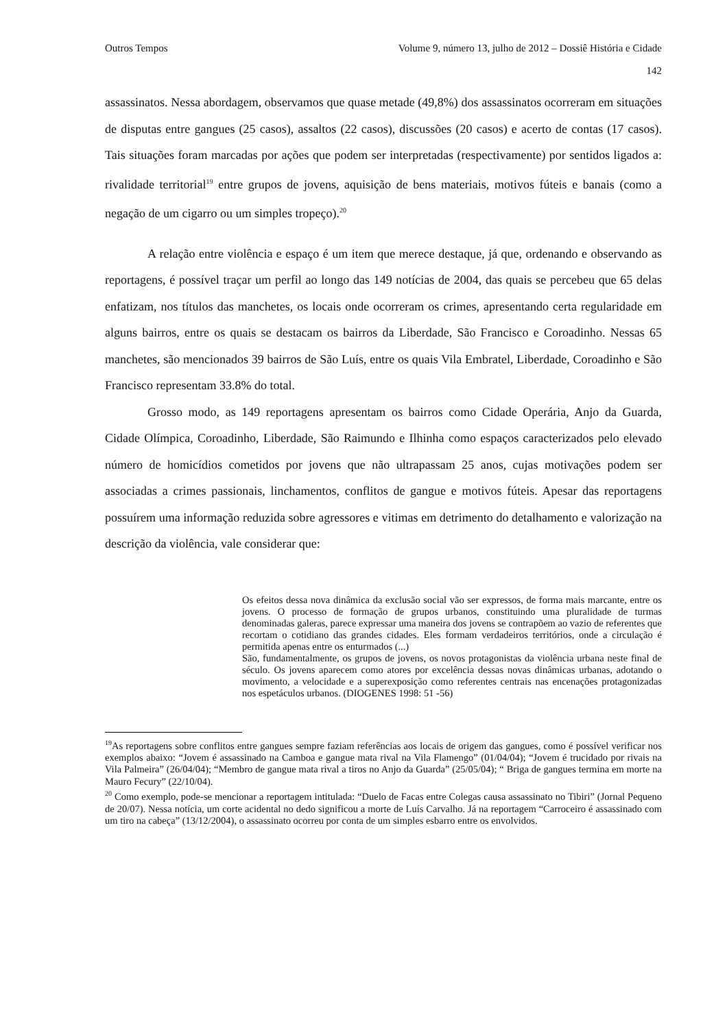Outros Tempos Volume 9, número 13, julho de 2012 – Dossiê História e Cidade
142
assassinatos. Nessa abordagem, observamos que quase metade (49,8%) dos assassinatos ocorreram em situações de disputas entre gangues (25 casos), assaltos (22 casos), discussões (20 casos) e acerto de contas (17 casos). Tais situações foram marcadas por ações que podem ser interpretadas (respectivamente) por sentidos ligados a: rivalidade territorial<sup>19</sup> entre grupos de jovens, aquisição de bens materiais, motivos fúteis e banais (como a negação de um cigarro ou um simples tropeço).<sup>20</sup>
A relação entre violência e espaço é um item que merece destaque, já que, ordenando e observando as reportagens, é possível traçar um perfil ao longo das 149 notícias de 2004, das quais se percebeu que 65 delas enfatizam, nos títulos das manchetes, os locais onde ocorreram os crimes, apresentando certa regularidade em alguns bairros, entre os quais se destacam os bairros da Liberdade, São Francisco e Coroadinho. Nessas 65 manchetes, são mencionados 39 bairros de São Luís, entre os quais Vila Embratel, Liberdade, Coroadinho e São Francisco representam 33.8% do total.
Grosso modo, as 149 reportagens apresentam os bairros como Cidade Operária, Anjo da Guarda, Cidade Olímpica, Coroadinho, Liberdade, São Raimundo e Ilhinha como espaços caracterizados pelo elevado número de homicídios cometidos por jovens que não ultrapassam 25 anos, cujas motivações podem ser associadas a crimes passionais, linchamentos, conflitos de gangue e motivos fúteis. Apesar das reportagens possuírem uma informação reduzida sobre agressores e vitimas em detrimento do detalhamento e valorização na descrição da violência, vale considerar que:
Os efeitos dessa nova dinâmica da exclusão social vão ser expressos, de forma mais marcante, entre os jovens. O processo de formação de grupos urbanos, constituindo uma pluralidade de turmas denominadas galeras, parece expressar uma maneira dos jovens se contrapõem ao vazio de referentes que recortam o cotidiano das grandes cidades. Eles formam verdadeiros territórios, onde a circulação é permitida apenas entre os enturmados (...)
São, fundamentalmente, os grupos de jovens, os novos protagonistas da violência urbana neste final de século. Os jovens aparecem como atores por excelência dessas novas dinâmicas urbanas, adotando o movimento, a velocidade e a superexposição como referentes centrais nas encenações protagonizadas nos espetáculos urbanos. (DIOGENES 1998: 51 -56)
<sup>19</sup> As reportagens sobre conflitos entre gangues sempre faziam referências aos locais de origem das gangues, como é possível verificar nos exemplos abaixo: “Jovem é assassinado na Camboa e gangue mata rival na Vila Flamengo” (01/04/04); “Jovem é trucidado por rivais na Vila Palmeira” (26/04/04); “Membro de gangue mata rival a tiros no Anjo da Guarda” (25/05/04); “ Briga de gangues termina em morte na Mauro Fecury” (22/10/04).
<sup>20</sup> Como exemplo, pode-se mencionar a reportagem intitulada: “Duelo de Facas entre Colegas causa assassinato no Tibiri” (Jornal Pequeno de 20/07). Nessa notícia, um corte acidental no dedo significou a morte de Luís Carvalho. Já na reportagem “Carroceiro é assassinado com um tiro na cabeça” (13/12/2004), o assassinato ocorreu por conta de um simples esbarro entre os envolvidos.